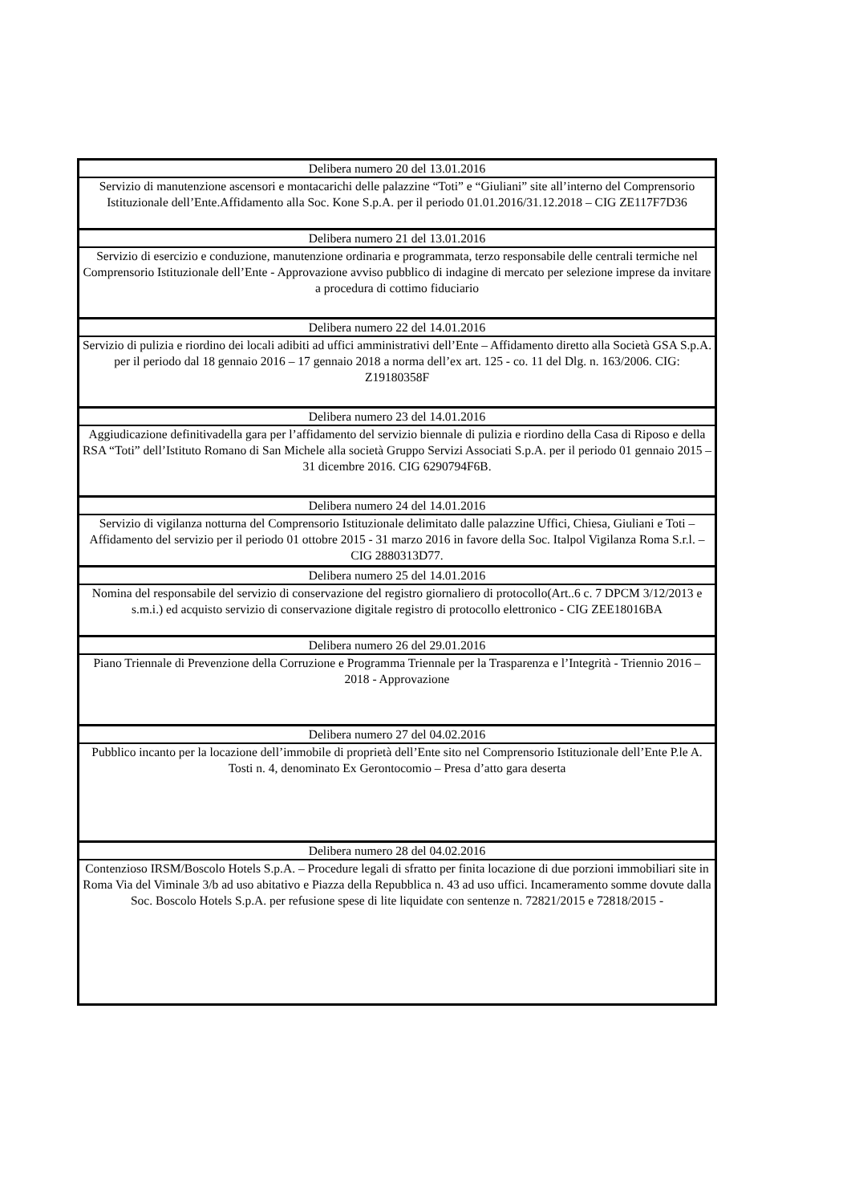| Delibera numero 20 del 13.01.2016 |
| Servizio di manutenzione ascensori e montacarichi delle palazzine “Toti” e “Giuliani” site all’interno del Comprensorio Istituzionale dell’Ente.Affidamento alla Soc. Kone S.p.A. per il periodo 01.01.2016/31.12.2018 – CIG ZE117F7D36 |
| Delibera numero 21 del 13.01.2016 |
| Servizio di esercizio e conduzione, manutenzione ordinaria e programmata, terzo responsabile delle centrali termiche nel Comprensorio Istituzionale dell’Ente - Approvazione avviso pubblico di indagine di mercato per selezione imprese da invitare a procedura di cottimo fiduciario |
| Delibera numero 22 del 14.01.2016 |
| Servizio di pulizia e riordino dei locali adibiti ad uffici amministrativi dell’Ente – Affidamento diretto alla Società GSA S.p.A. per il periodo dal 18 gennaio 2016 – 17 gennaio 2018 a norma dell’ex art. 125 - co. 11 del Dlg. n. 163/2006. CIG: Z19180358F |
| Delibera numero 23 del 14.01.2016 |
| Aggiudicazione definitivadella gara per l’affidamento del servizio biennale di pulizia e riordino della Casa di Riposo e della RSA “Toti” dell’Istituto Romano di San Michele alla società Gruppo Servizi Associati S.p.A. per il periodo 01 gennaio 2015 – 31 dicembre 2016. CIG 6290794F6B. |
| Delibera numero 24 del 14.01.2016 |
| Servizio di vigilanza notturna del Comprensorio Istituzionale delimitato dalle palazzine Uffici, Chiesa, Giuliani e Toti – Affidamento del servizio per il periodo 01 ottobre 2015 - 31 marzo 2016 in favore della Soc. Italpol Vigilanza Roma S.r.l. – CIG 2880313D77. |
| Delibera numero 25 del 14.01.2016 |
| Nomina del responsabile del servizio di conservazione del registro giornaliero di protocollo(Art..6 c. 7 DPCM 3/12/2013 e s.m.i.) ed acquisto servizio di conservazione digitale registro di protocollo elettronico - CIG ZEE18016BA |
| Delibera numero 26 del 29.01.2016 |
| Piano Triennale di Prevenzione della Corruzione e Programma Triennale per la Trasparenza e l’Integrità - Triennio 2016 – 2018 - Approvazione |
| Delibera numero 27 del 04.02.2016 |
| Pubblico incanto per la locazione dell’immobile di proprietà dell’Ente sito nel Comprensorio Istituzionale dell’Ente P.le A. Tosti n. 4, denominato Ex Gerontocomio – Presa d’atto gara deserta |
| Delibera numero 28 del 04.02.2016 |
| Contenzioso IRSM/Boscolo Hotels S.p.A. – Procedure legali di sfratto per finita locazione di due porzioni immobiliari site in Roma Via del Viminale 3/b ad uso abitativo e Piazza della Repubblica n. 43 ad uso uffici. Incameramento somme dovute dalla Soc. Boscolo Hotels S.p.A. per refusione spese di lite liquidate con sentenze n. 72821/2015 e 72818/2015 - |